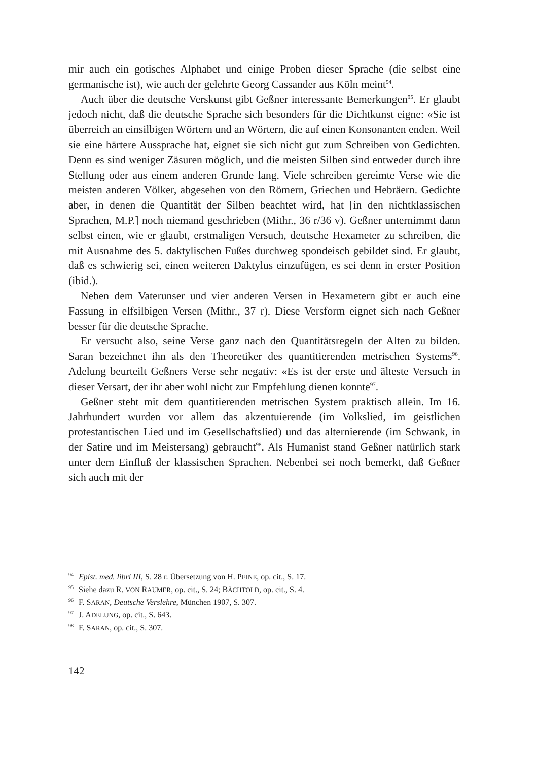mir auch ein gotisches Alphabet und einige Proben dieser Sprache (die selbst eine germanische ist), wie auch der gelehrte Georg Cassander aus Köln meint<sup>94</sup>.
Auch über die deutsche Verskunst gibt Geßner interessante Bemerkungen<sup>95</sup>. Er glaubt jedoch nicht, daß die deutsche Sprache sich besonders für die Dichtkunst eigne: «Sie ist überreich an einsilbigen Wörtern und an Wörtern, die auf einen Konsonanten enden. Weil sie eine härtere Aussprache hat, eignet sie sich nicht gut zum Schreiben von Gedichten. Denn es sind weniger Zäsuren möglich, und die meisten Silben sind entweder durch ihre Stellung oder aus einem anderen Grunde lang. Viele schreiben gereimte Verse wie die meisten anderen Völker, abgesehen von den Römern, Griechen und Hebräern. Gedichte aber, in denen die Quantität der Silben beachtet wird, hat [in den nichtklassischen Sprachen, M.P.] noch niemand geschrieben (Mithr., 36 r/36 v). Geßner unternimmt dann selbst einen, wie er glaubt, erstmaligen Versuch, deutsche Hexameter zu schreiben, die mit Ausnahme des 5. daktylischen Fußes durchweg spondeisch gebildet sind. Er glaubt, daß es schwierig sei, einen weiteren Daktylus einzufügen, es sei denn in erster Position (ibid.).
Neben dem Vaterunser und vier anderen Versen in Hexametern gibt er auch eine Fassung in elfsilbigen Versen (Mithr., 37 r). Diese Versform eignet sich nach Geßner besser für die deutsche Sprache.
Er versucht also, seine Verse ganz nach den Quantitätsregeln der Alten zu bilden. Saran bezeichnet ihn als den Theoretiker des quantitierenden metrischen Systems<sup>96</sup>. Adelung beurteilt Geßners Verse sehr negativ: «Es ist der erste und älteste Versuch in dieser Versart, der ihr aber wohl nicht zur Empfehlung dienen konnte<sup>97</sup>.
Geßner steht mit dem quantitierenden metrischen System praktisch allein. Im 16. Jahrhundert wurden vor allem das akzentuierende (im Volkslied, im geistlichen protestantischen Lied und im Gesellschaftslied) und das alternierende (im Schwank, in der Satire und im Meistersang) gebraucht<sup>98</sup>. Als Humanist stand Geßner natürlich stark unter dem Einfluß der klassischen Sprachen. Nebenbei sei noch bemerkt, daß Geßner sich auch mit der
<sup>94</sup> Epist. med. libri III, S. 28 r. Übersetzung von H. PEINE, op. cit., S. 17.
<sup>95</sup> Siehe dazu R. VON RAUMER, op. cit., S. 24; BÄCHTOLD, op. cit., S. 4.
<sup>96</sup> F. SARAN, Deutsche Verslehre, München 1907, S. 307.
<sup>97</sup> J. ADELUNG, op. cit., S. 643.
<sup>98</sup> F. SARAN, op. cit., S. 307.
142